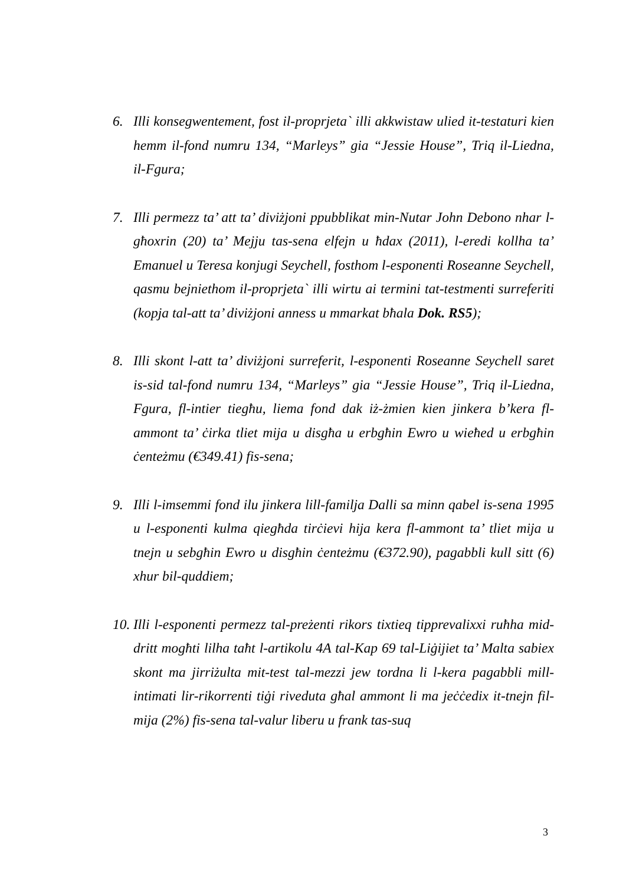6. Illi konsegwentement, fost il-proprjeta` illi akkwistaw ulied it-testaturi kien hemm il-fond numru 134, “Marleys” gia “Jessie House”, Triq il-Liedna, il-Fgura;
7. Illi permezz ta’ att ta’ diviżjoni ppubblikat min-Nutar John Debono nhar l-għoxrin (20) ta’ Mejju tas-sena elfejn u ħdax (2011), l-eredi kollha ta’ Emanuel u Teresa konjugi Seychell, fosthom l-esponenti Roseanne Seychell, qasmu bejniethom il-proprjeta` illi wirtu ai termini tat-testmenti surreferiti (kopja tal-att ta’ diviżjoni anness u mmarkat bħala Dok. RS5);
8. Illi skont l-att ta’ diviżjoni surreferit, l-esponenti Roseanne Seychell saret is-sid tal-fond numru 134, “Marleys” gia “Jessie House”, Triq il-Liedna, Fgura, fl-intier tiegħu, liema fond dak iż-żmien kien jinkera b’kera fl-ammont ta’ ċirka tliet mija u disgħa u erbgħin Ewro u wieħed u erbgħin ċenteżmu (€349.41) fis-sena;
9. Illi l-imsemmi fond ilu jinkera lill-familja Dalli sa minn qabel is-sena 1995 u l-esponenti kulma qiegħda tirċievi hija kera fl-ammont ta’ tliet mija u tnejn u sebgħin Ewro u disgħin ċenteżmu (€372.90), pagabbli kull sitt (6) xhur bil-quddiem;
10.
Illi l-esponenti permezz tal-preżenti rikors tixtieq tipprevalixxi ruħha mid-dritt mogħti lilha taħt l-artikolu 4A tal-Kap 69 tal-Liġijiet ta’ Malta sabiex skont ma jirriżulta mit-test tal-mezzi jew tordna li l-kera pagabbli mill-intimati lir-rikorrenti tiġi riveduta għal ammont li ma jeċċedix it-tnejn fil-mija (2%) fis-sena tal-valur liberu u frank tas-suq
3